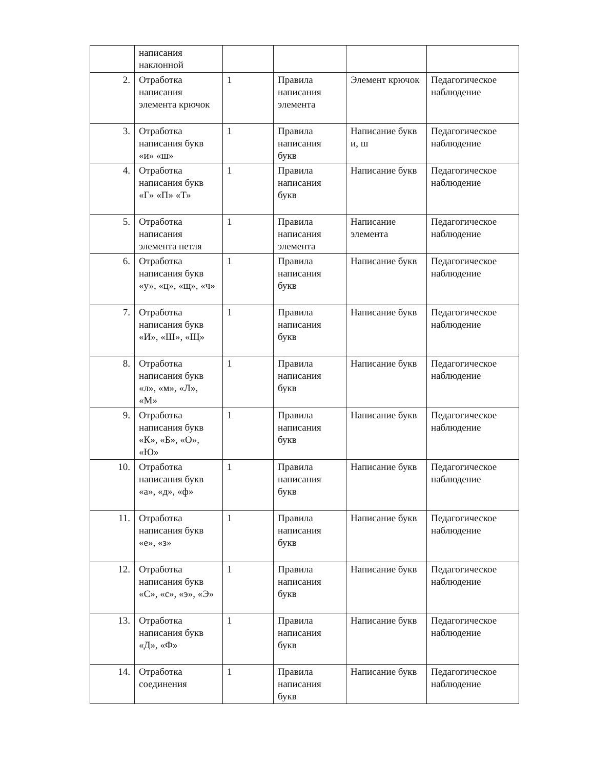| | написания наклонной | | | | |
| 2. | Отработка написания элемента крючок | 1 | Правила написания элемента | Элемент крючок | Педагогическое наблюдение |
| 3. | Отработка написания букв «и» «ш» | 1 | Правила написания букв | Написание букв и, ш | Педагогическое наблюдение |
| 4. | Отработка написания букв «Г» «П» «Т» | 1 | Правила написания букв | Написание букв | Педагогическое наблюдение |
| 5. | Отработка написания элемента петля | 1 | Правила написания элемента | Написание элемента | Педагогическое наблюдение |
| 6. | Отработка написания букв «у», «ц», «щ», «ч» | 1 | Правила написания букв | Написание букв | Педагогическое наблюдение |
| 7. | Отработка написания букв «И», «Ш», «Щ» | 1 | Правила написания букв | Написание букв | Педагогическое наблюдение |
| 8. | Отработка написания букв «л», «м», «Л», «М» | 1 | Правила написания букв | Написание букв | Педагогическое наблюдение |
| 9. | Отработка написания букв «К», «Б», «О», «Ю» | 1 | Правила написания букв | Написание букв | Педагогическое наблюдение |
| 10. | Отработка написания букв «а», «д», «ф» | 1 | Правила написания букв | Написание букв | Педагогическое наблюдение |
| 11. | Отработка написания букв «е», «з» | 1 | Правила написания букв | Написание букв | Педагогическое наблюдение |
| 12. | Отработка написания букв «С», «с», «э», «Э» | 1 | Правила написания букв | Написание букв | Педагогическое наблюдение |
| 13. | Отработка написания букв «Д», «Ф» | 1 | Правила написания букв | Написание букв | Педагогическое наблюдение |
| 14. | Отработка соединения | 1 | Правила написания букв | Написание букв | Педагогическое наблюдение |